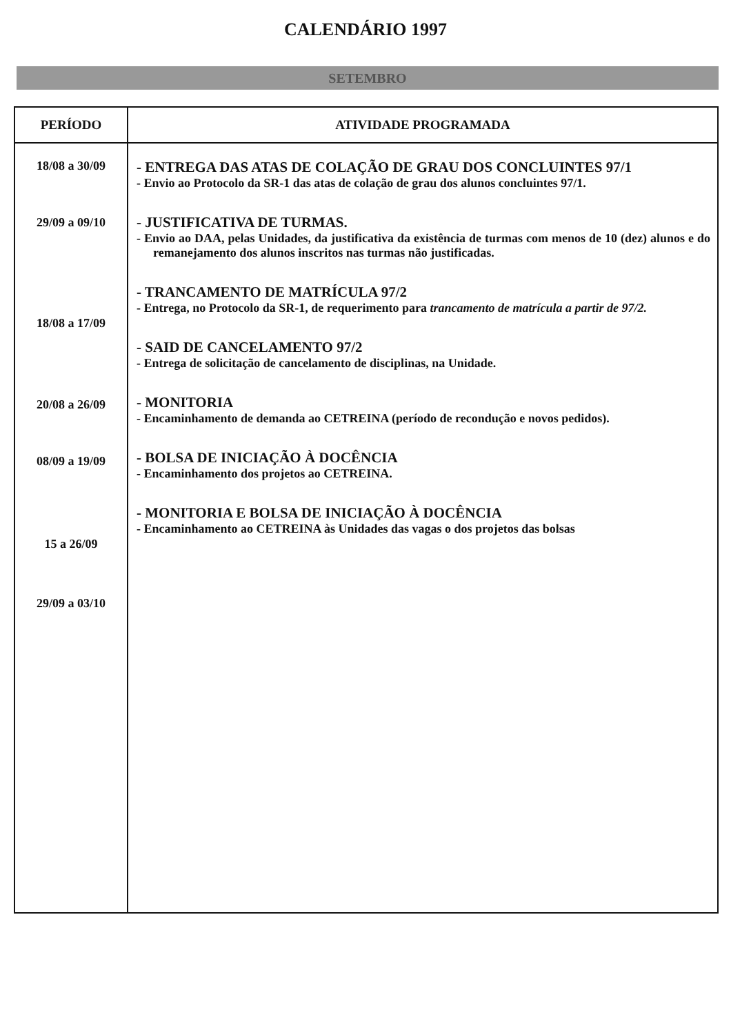CALENDÁRIO 1997
SETEMBRO
| PERÍODO | ATIVIDADE PROGRAMADA |
| --- | --- |
| 18/08 a 30/09 29/09 a 09/10 18/08 a 17/09 20/08 a 26/09 08/09 a 19/09 15 a 26/09 29/09 a 03/10 | - ENTREGA DAS ATAS DE COLAÇÃO DE GRAU DOS CONCLUINTES 97/1 - Envio ao Protocolo da SR-1 das atas de colação de grau dos alunos concluintes 97/1. - JUSTIFICATIVA DE TURMAS. - Envio ao DAA, pelas Unidades, da justificativa da existência de turmas com menos de 10 (dez) alunos e do remanejamento dos alunos inscritos nas turmas não justificadas. - TRANCAMENTO DE MATRÍCULA 97/2 - Entrega, no Protocolo da SR-1, de requerimento para trancamento de matrícula a partir de 97/2. - SAID DE CANCELAMENTO 97/2 - Entrega de solicitação de cancelamento de disciplinas, na Unidade. - MONITORIA - Encaminhamento de demanda ao CETREINA (período de recondução e novos pedidos). - BOLSA DE INICIAÇÃO À DOCÊNCIA - Encaminhamento dos projetos ao CETREINA. - MONITORIA E BOLSA DE INICIAÇÃO À DOCÊNCIA - Encaminhamento ao CETREINA às Unidades das vagas o dos projetos das bolsas |